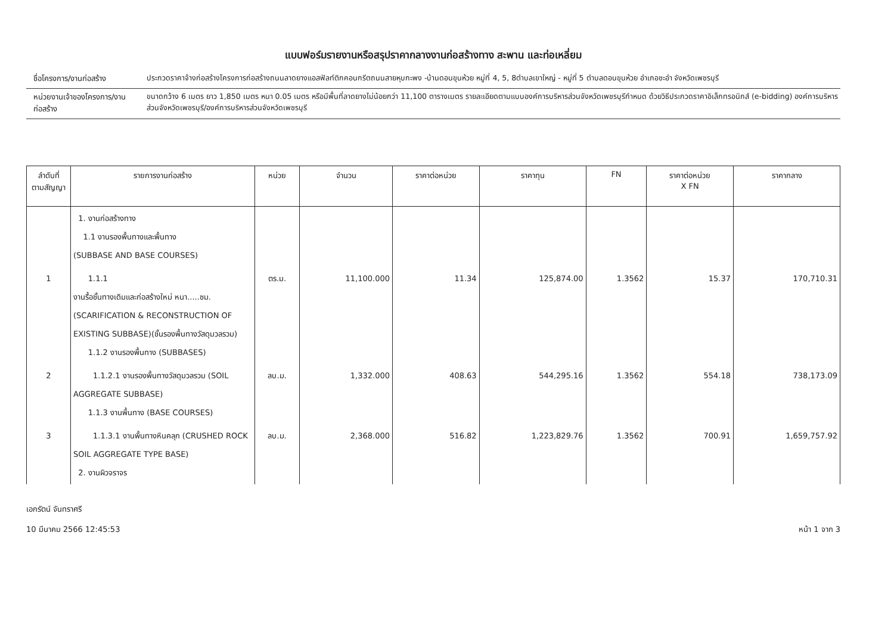แบบฟอร์มรายงานหรือสรุปราคากลางงานก่อสร้างทาง สะพาน และท่อเหลี่ยม
ชื่อโครงการ/งานก่อสร้าง ประกวดราคาจ้างก่อสร้างโครงการก่อสร้างถนนลาดยางแอสฟัลท์ติกคอนกรีตถนนสายหุบกะพง -บ้านดอนขุนห้วย หมู่ที่ 4, 5, 8ตำบลเขาใหญ่ - หมู่ที่ 5 ตำบลดอนขุนห้วย อำเภอชะอำ จังหวัดเพชรบุรี
หน่วยงานเจ้าของโครงการ/งานก่อสร้าง
ขนาดกว้าง 6 เมตร ยาว 1,850 เมตร หนา 0.05 เมตร หรือมีพื้นที่ลาดยางไม่น้อยกว่า 11,100 ตารางเมตร รายละเอียดตามแบบองค์การบริหารส่วนจังหวัดเพชรบุรีกำหนด ด้วยวิธีประกวดราคาอิเล็กทรอนิกส์ (e-bidding) องค์การบริหารส่วนจังหวัดเพชรบุรี/องค์การบริหารส่วนจังหวัดเพชรบุรี
| ลำดับที่ ตามสัญญา | รายการงานก่อสร้าง | หน่วย | จำนวน | ราคาต่อหน่วย | ราคาทุน | FN | ราคาต่อหน่วย X FN | ราคากลาง |
| --- | --- | --- | --- | --- | --- | --- | --- | --- |
| | 1. งานก่อสร้างทาง 1.1 งานรองพื้นทางและพื้นทาง (SUBBASE AND BASE COURSES) | | | | | | | |
| 1 | 1.1.1 งานรื้อชั้นทางเดิมและก่อสร้างใหม่ หนา.....ซม. (SCARIFICATION & RECONSTRUCTION OF EXISTING SUBBASE)(ชั้นรองพื้นทางวัสดุมวลรวม) 1.1.2 งานรองพื้นทาง (SUBBASES) | ตร.ม. | 11,100.000 | 11.34 | 125,874.00 | 1.3562 | 15.37 | 170,710.31 |
| 2 | 1.1.2.1 งานรองพื้นทางวัสดุมวลรวม (SOIL AGGREGATE SUBBASE) 1.1.3 งานพื้นทาง (BASE COURSES) | ลบ.ม. | 1,332.000 | 408.63 | 544,295.16 | 1.3562 | 554.18 | 738,173.09 |
| 3 | 1.1.3.1 งานพื้นทางหินคลุก (CRUSHED ROCK SOIL AGGREGATE TYPE BASE) 2. งานผิวจราจร | ลบ.ม. | 2,368.000 | 516.82 | 1,223,829.76 | 1.3562 | 700.91 | 1,659,757.92 |
เอกรัตน์ จันทราศรี
10 มีนาคม 2566 12:45:53
หน้า 1 จาก 3